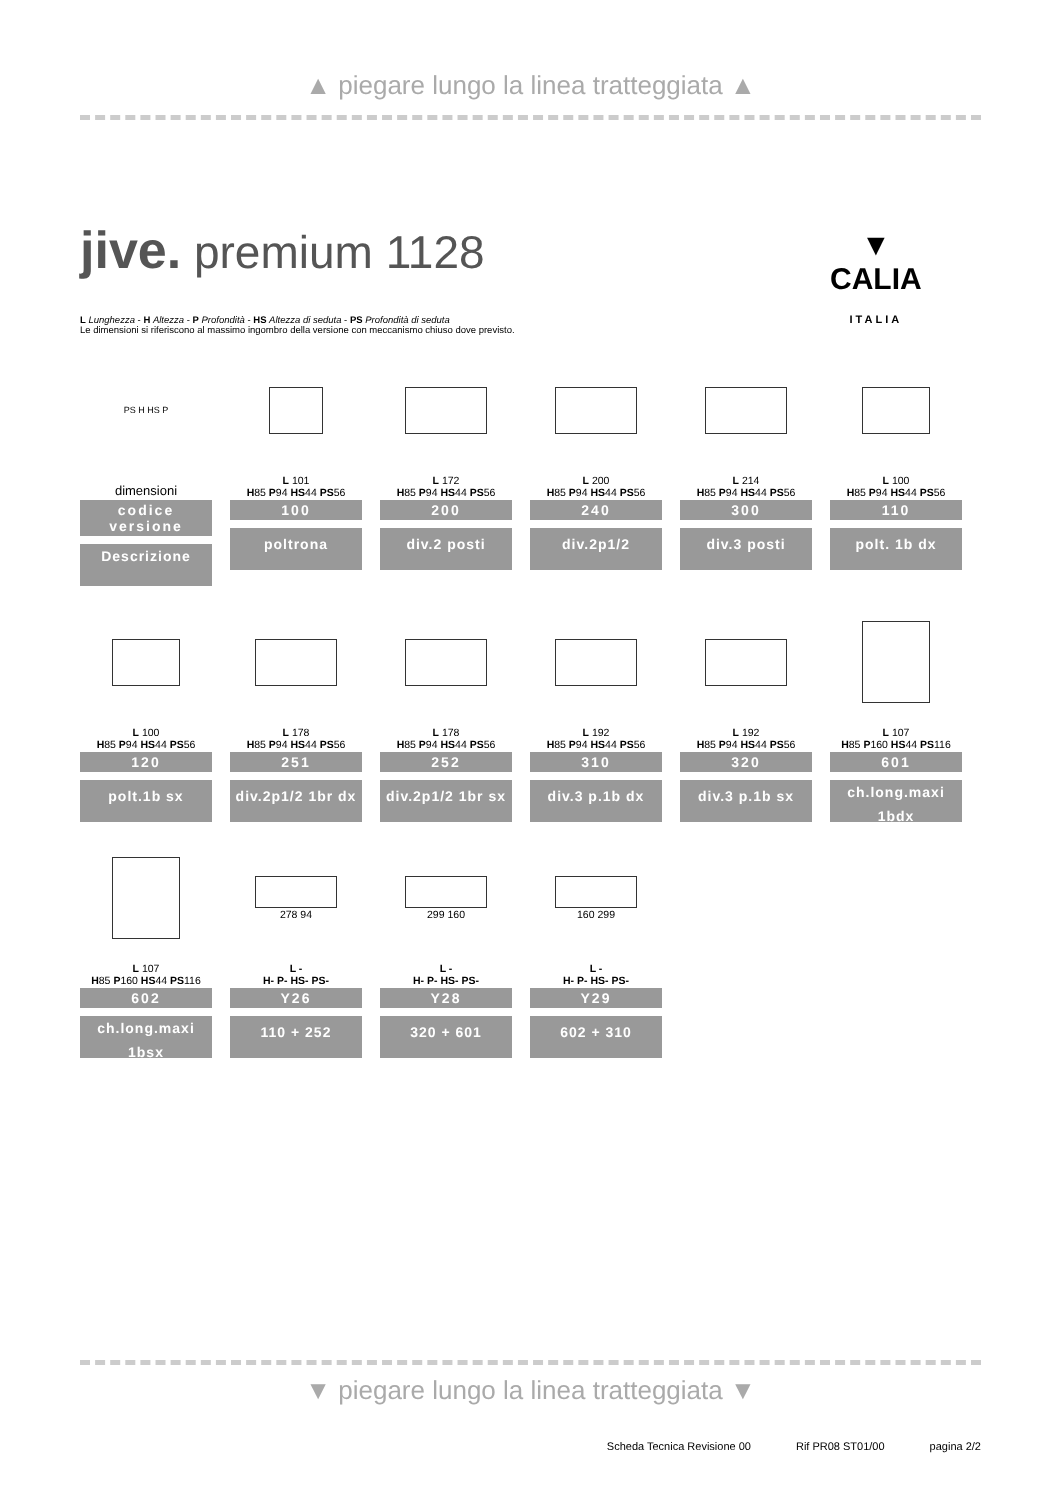▲ piegare lungo la linea tratteggiata ▲
jive. premium 1128
▼
CALIA
ITALIA
L Lunghezza - H Altezza - P Profondità - HS Altezza di seduta - PS Profondità di seduta
Le dimensioni si riferiscono al massimo ingombro della versione con meccanismo chiuso dove previsto.
PS H HS P
dimensioni
codice versione
Descrizione
L 101
H85 P94 HS44 PS56
100
poltrona
L 172
H85 P94 HS44 PS56
200
div.2 posti
L 200
H85 P94 HS44 PS56
240
div.2p1/2
L 214
H85 P94 HS44 PS56
300
div.3 posti
L 100
H85 P94 HS44 PS56
110
polt. 1b dx
L 100
H85 P94 HS44 PS56
120
polt.1b sx
L 178
H85 P94 HS44 PS56
251
div.2p1/2 1br dx
L 178
H85 P94 HS44 PS56
252
div.2p1/2 1br sx
L 192
H85 P94 HS44 PS56
310
div.3 p.1b dx
L 192
H85 P94 HS44 PS56
320
div.3 p.1b sx
L 107
H85 P160 HS44 PS116
601
ch.long.maxi
1bdx
L 107
H85 P160 HS44 PS116
602
ch.long.maxi
1bsx
278 94
L -
H- P- HS- PS-
Y26
110 + 252
299 160
L -
H- P- HS- PS-
Y28
320 + 601
160 299
L -
H- P- HS- PS-
Y29
602 + 310
▼ piegare lungo la linea tratteggiata ▼
Scheda Tecnica Revisione 00 Rif PR08 ST01/00 pagina 2/2